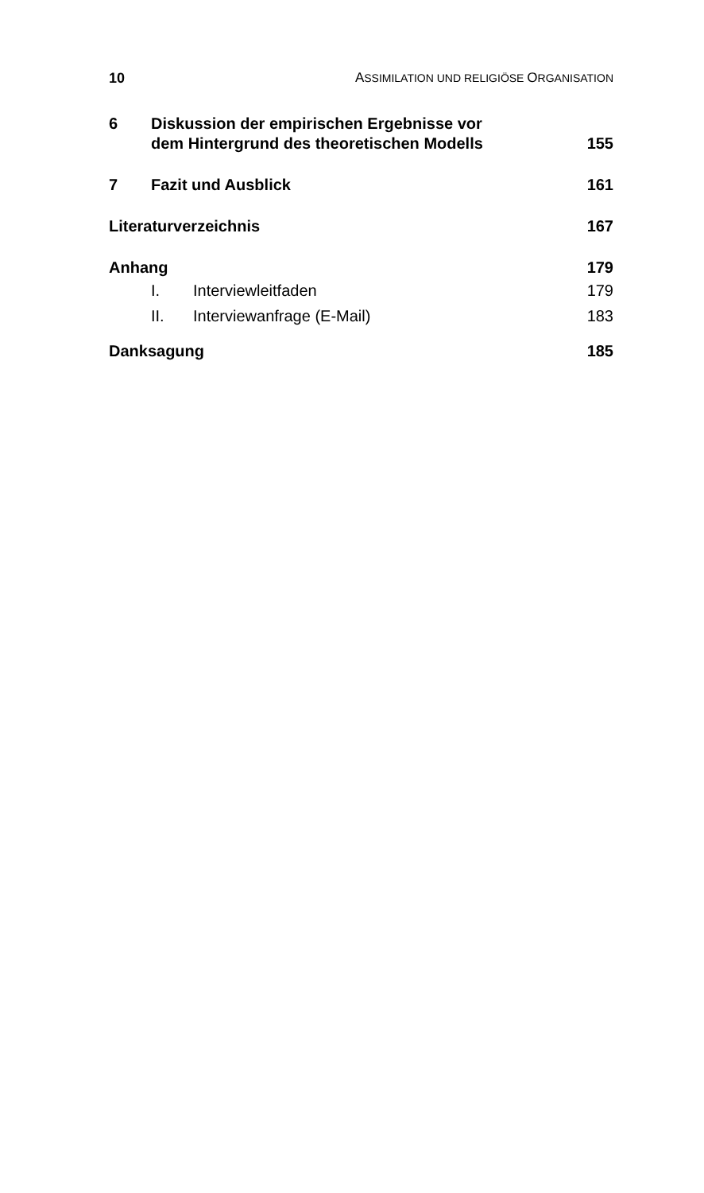10 ASSIMILATION UND RELIGIÖSE ORGANISATION
6 Diskussion der empirischen Ergebnisse vor
dem Hintergrund des theoretischen Modells 155
7 Fazit und Ausblick 161
Literaturverzeichnis 167
Anhang 179
I. Interviewleitfaden 179
II. Interviewanfrage (E-Mail) 183
Danksagung 185